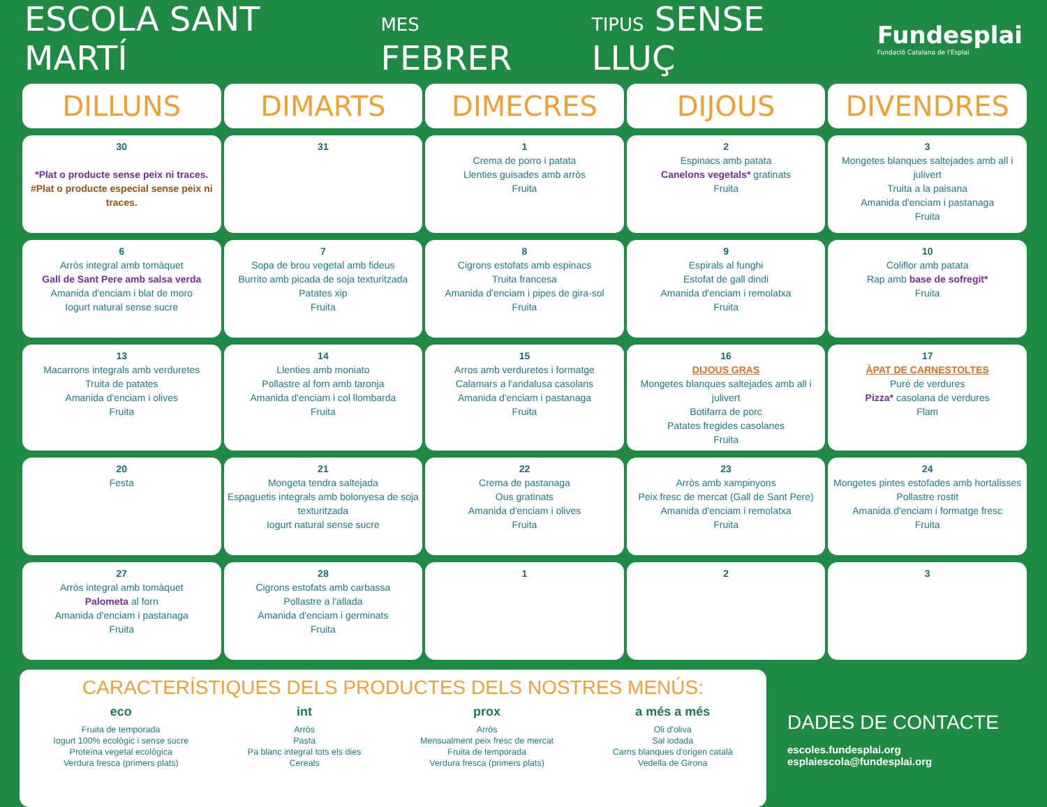ESCOLA SANT MARTÍ
MES FEBRER
TIPUS SENSE LLUÇ
Fundesplai
Fundació Catalana de l'Esplai
| DILLUNS | DIMARTS | DIMECRES | DIJOUS | DIVENDRES |
| --- | --- | --- | --- | --- |
| 30 *Plat o producte sense peix ni traces. #Plat o producte especial sense peix ni traces. | 31 | 1 Crema de porro i patata Llenties guisades amb arròs Fruita | 2 Espinacs amb patata Canelons vegetals* gratinats Fruita | 3 Mongetes blanques saltejades amb all i julivert Truita a la paisana Amanida d'enciam i pastanaga Fruita |
| 6 Arròs integral amb tomàquet Gall de Sant Pere amb salsa verda Amanida d'enciam i blat de moro Iogurt natural sense sucre | 7 Sopa de brou vegetal amb fideus Burrito amb picada de soja texturitzada Patates xip Fruita | 8 Cigrons estofats amb espinacs Truita francesa Amanida d'enciam i pipes de gira-sol Fruita | 9 Espirals al funghi Estofat de gall dindi Amanida d'enciam i remolatxa Fruita | 10 Coliflor amb patata Rap amb base de sofregit* Fruita |
| 13 Macarrons integrals amb verduretes Truita de patates Amanida d'enciam i olives Fruita | 14 Llenties amb moniato Pollastre al forn amb taronja Amanida d'enciam i col llombarda Fruita | 15 Arros amb verduretes i formatge Calamars a l'andalusa casolans Amanida d'enciam i pastanaga Fruita | 16 DIJOUS GRAS Mongetes blanques saltejades amb all i julivert Botifarra de porc Patates fregides casolanes Fruita | 17 ÀPAT DE CARNESTOLTES Puré de verdures Pizza* casolana de verdures Flam |
| 20 Festa | 21 Mongeta tendra saltejada Espaguetis integrals amb bolonyesa de soja texturitzada Iogurt natural sense sucre | 22 Crema de pastanaga Ous gratinats Amanida d'enciam i olives Fruita | 23 Arròs amb xampinyons Peix fresc de mercat (Gall de Sant Pere) Amanida d'enciam i remolatxa Fruita | 24 Mongetes pintes estofades amb hortalisses Pollastre rostit Amanida d'enciam i formatge fresc Fruita |
| 27 Arròs integral amb tomàquet Palometa al forn Amanida d'enciam i pastanaga Fruita | 28 Cigrons estofats amb carbassa Pollastre a l'allada Amanida d'enciam i germinats Fruita | 1 | 2 | 3 |
CARACTERÍSTIQUES DELS PRODUCTES DELS NOSTRES MENÚS:
eco
Fruita de temporada
Iogurt 100% ecològic i sense sucre
Proteïna vegetal ecològica
Verdura fresca (primers plats)
int
Arròs
Pasta
Pa blanc integral tots els dies
Cereals
prox
Arròs
Mensualment peix fresc de mercat
Fruita de temporada
Verdura fresca (primers plats)
a més a més
Oli d'oliva
Sal iodada
Carns blanques d'origen català
Vedella de Girona
DADES DE CONTACTE
escoles.fundesplai.org
esplaiescola@fundesplai.org